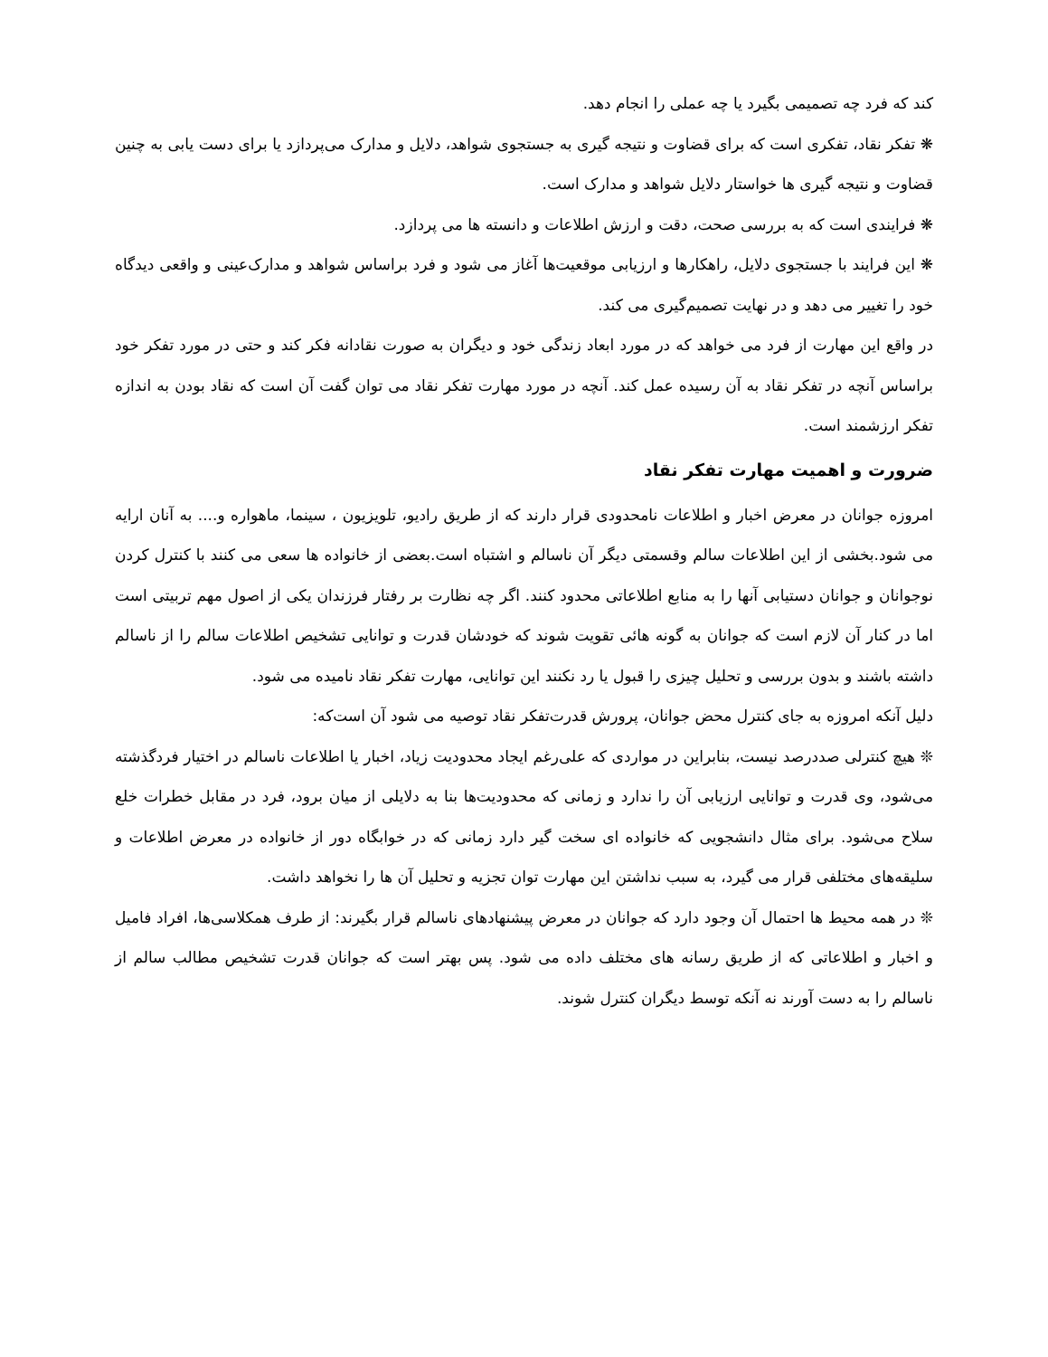کند که فرد چه تصمیمی بگیرد یا چه عملی را انجام دهد.
❋ تفکر نقاد، تفکری است که برای قضاوت و نتیجه گیری به جستجوی شواهد، دلایل و مدارک می‌پردازد یا برای دست یابی به چنین قضاوت و نتیجه گیری ها خواستار دلایل شواهد و مدارک است.
❋ فرایندی است که به بررسی صحت، دقت و ارزش اطلاعات و دانسته ها می پردازد.
❋ این فرایند با جستجوی دلایل، راهکارها و ارزیابی موقعیت‌ها آغاز می شود و فرد براساس شواهد و مدارک‌عینی و واقعی دیدگاه خود را تغییر می دهد و در نهایت تصمیم‌گیری می کند.
در واقع این مهارت از فرد می خواهد که در مورد ابعاد زندگی خود و دیگران به صورت نقادانه فکر کند و حتی در مورد تفکر خود براساس آنچه در تفکر نقاد به آن رسیده عمل کند. آنچه در مورد مهارت تفکر نقاد می توان گفت آن است که نقاد بودن به اندازه تفکر ارزشمند است.
ضرورت و اهمیت مهارت تفکر نقاد
امروزه جوانان در معرض اخبار و اطلاعات نامحدودی قرار دارند که از طریق رادیو، تلویزیون ، سینما، ماهواره و.... به آنان ارایه می شود.بخشی از این اطلاعات سالم وقسمتی دیگر آن ناسالم و اشتباه است.بعضی از خانواده ها سعی می کنند با کنترل کردن نوجوانان و جوانان دستیابی آنها را به منابع اطلاعاتی محدود کنند. اگر چه نظارت بر رفتار فرزندان یکی از اصول مهم تربیتی است اما در کنار آن لازم است که جوانان به گونه هائی تقویت شوند که خودشان قدرت و توانایی تشخیص اطلاعات سالم را از ناسالم داشته باشند و بدون بررسی و تحلیل چیزی را قبول یا رد نکنند این توانایی، مهارت تفکر نقاد نامیده می شود.
دلیل آنکه امروزه به جای کنترل محض جوانان، پرورش قدرت‌تفکر نقاد توصیه می شود آن است‌که:
❊ هیچ کنترلی صددرصد نیست، بنابراین در مواردی که علی‌رغم ایجاد محدودیت زیاد، اخبار یا اطلاعات ناسالم در اختیار فردگذشته می‌شود، وی قدرت و توانایی ارزیابی آن را ندارد و زمانی که محدودیت‌ها بنا به دلایلی از میان برود، فرد در مقابل خطرات خلع سلاح می‌شود. برای مثال دانشجویی که خانواده ای سخت گیر دارد زمانی که در خوابگاه دور از خانواده در معرض اطلاعات و سلیقه‌های مختلفی قرار می گیرد، به سبب نداشتن این مهارت توان تجزیه و تحلیل آن ها را نخواهد داشت.
❊ در همه محیط ها احتمال آن وجود دارد که جوانان در معرض پیشنهادهای ناسالم قرار بگیرند: از طرف همکلاسی‌ها، افراد فامیل و اخبار و اطلاعاتی که از طریق رسانه های مختلف داده می شود. پس بهتر است که جوانان قدرت تشخیص مطالب سالم از ناسالم را به دست آورند نه آنکه توسط دیگران کنترل شوند.